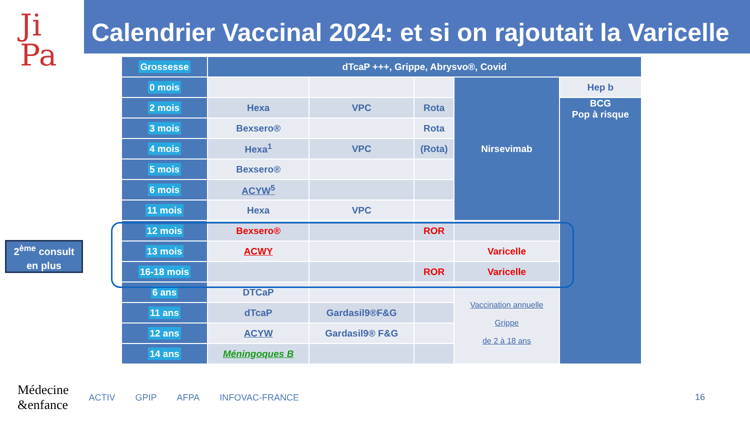Ji
Pa
Calendrier Vaccinal 2024: et si on rajoutait la Varicelle
2<sup>ème</sup> consult
en plus
| Grossesse | dTcaP +++, Grippe, Abrysvo®, Covid | | | | |
| 0 mois | | | | Nirsevimab | Hep b |
| 2 mois | Hexa | VPC | Rota | | BCG Pop à risque |
| 3 mois | Bexsero® | | Rota | | |
| 4 mois | Hexa<sup>1</sup> | VPC | (Rota) | | |
| 5 mois | Bexsero® | | | | |
| 6 mois | ACYW<sup>5</sup> | | | | |
| 11 mois | Hexa | VPC | | | |
| 12 mois | Bexsero® | | ROR | | |
| 13 mois | ACWY | | | Varicelle | |
| 16-18 mois | | | ROR | Varicelle | |
| 6 ans | DTCaP | | | Vaccination annuelle Grippe de 2 à 18 ans | |
| 11 ans | dTcaP | Gardasil9®F&G | | | |
| 12 ans | ACYW | Gardasil9® F&G | | | |
| 14 ans | Méningoques B | | | | |
Médecine
&enfance ACTIV GPIP AFPA INFOVAC-FRANCE
16